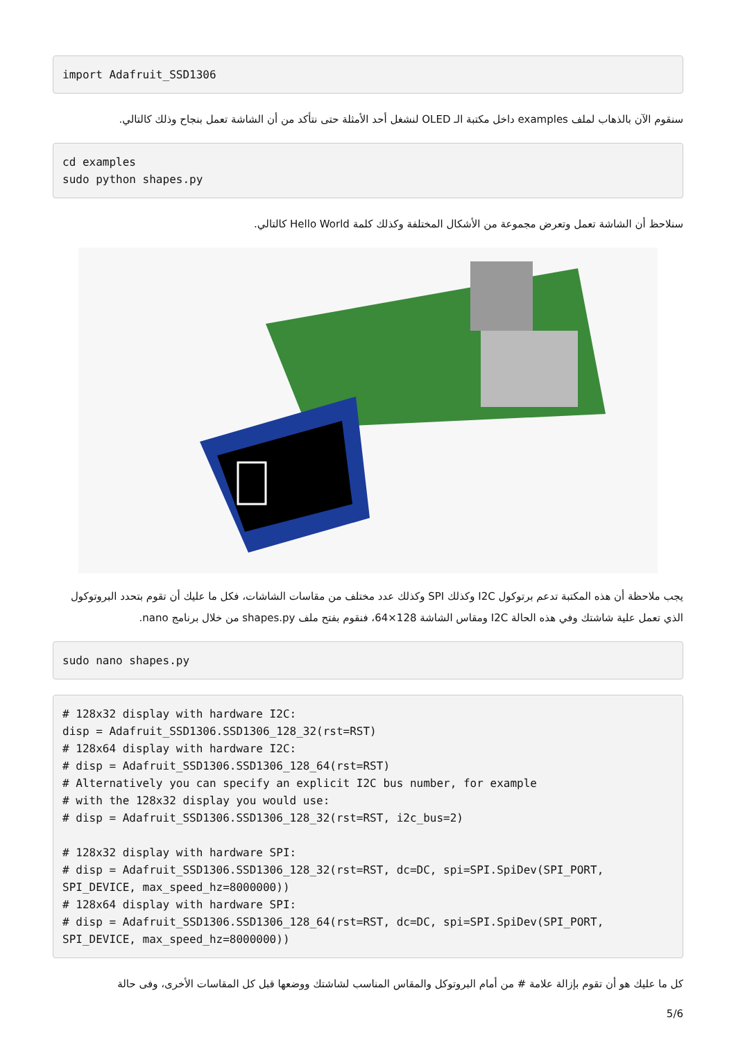import Adafruit_SSD1306
سنقوم الآن بالذهاب لملف examples داخل مكتبة الـ OLED لنشغل أحد الأمثلة حتى نتأكد من أن الشاشة تعمل بنجاح وذلك كالتالي.
cd examples
sudo python shapes.py
سنلاحظ أن الشاشة تعمل وتعرض مجموعة من الأشكال المختلفة وكذلك كلمة Hello World كالتالي.
يجب ملاحظة أن هذه المكتبة تدعم برتوكول I2C وكذلك SPI وكذلك عدد مختلف من مقاسات الشاشات، فكل ما عليك أن تقوم بتحدد البروتوكول الذي تعمل علية شاشتك وفي هذه الحالة I2C ومقاس الشاشة 128×64، فنقوم بفتح ملف shapes.py من خلال برنامج nano.
sudo nano shapes.py
# 128x32 display with hardware I2C:
disp = Adafruit_SSD1306.SSD1306_128_32(rst=RST)
# 128x64 display with hardware I2C:
# disp = Adafruit_SSD1306.SSD1306_128_64(rst=RST)
# Alternatively you can specify an explicit I2C bus number, for example
# with the 128x32 display you would use:
# disp = Adafruit_SSD1306.SSD1306_128_32(rst=RST, i2c_bus=2)

# 128x32 display with hardware SPI:
# disp = Adafruit_SSD1306.SSD1306_128_32(rst=RST, dc=DC, spi=SPI.SpiDev(SPI_PORT,
SPI_DEVICE, max_speed_hz=8000000))
# 128x64 display with hardware SPI:
# disp = Adafruit_SSD1306.SSD1306_128_64(rst=RST, dc=DC, spi=SPI.SpiDev(SPI_PORT,
SPI_DEVICE, max_speed_hz=8000000))
كل ما عليك هو أن تقوم بإزالة علامة # من أمام البروتوكل والمقاس المناسب لشاشتك ووضعها قبل كل المقاسات الأخرى، وفى حالة
5/6